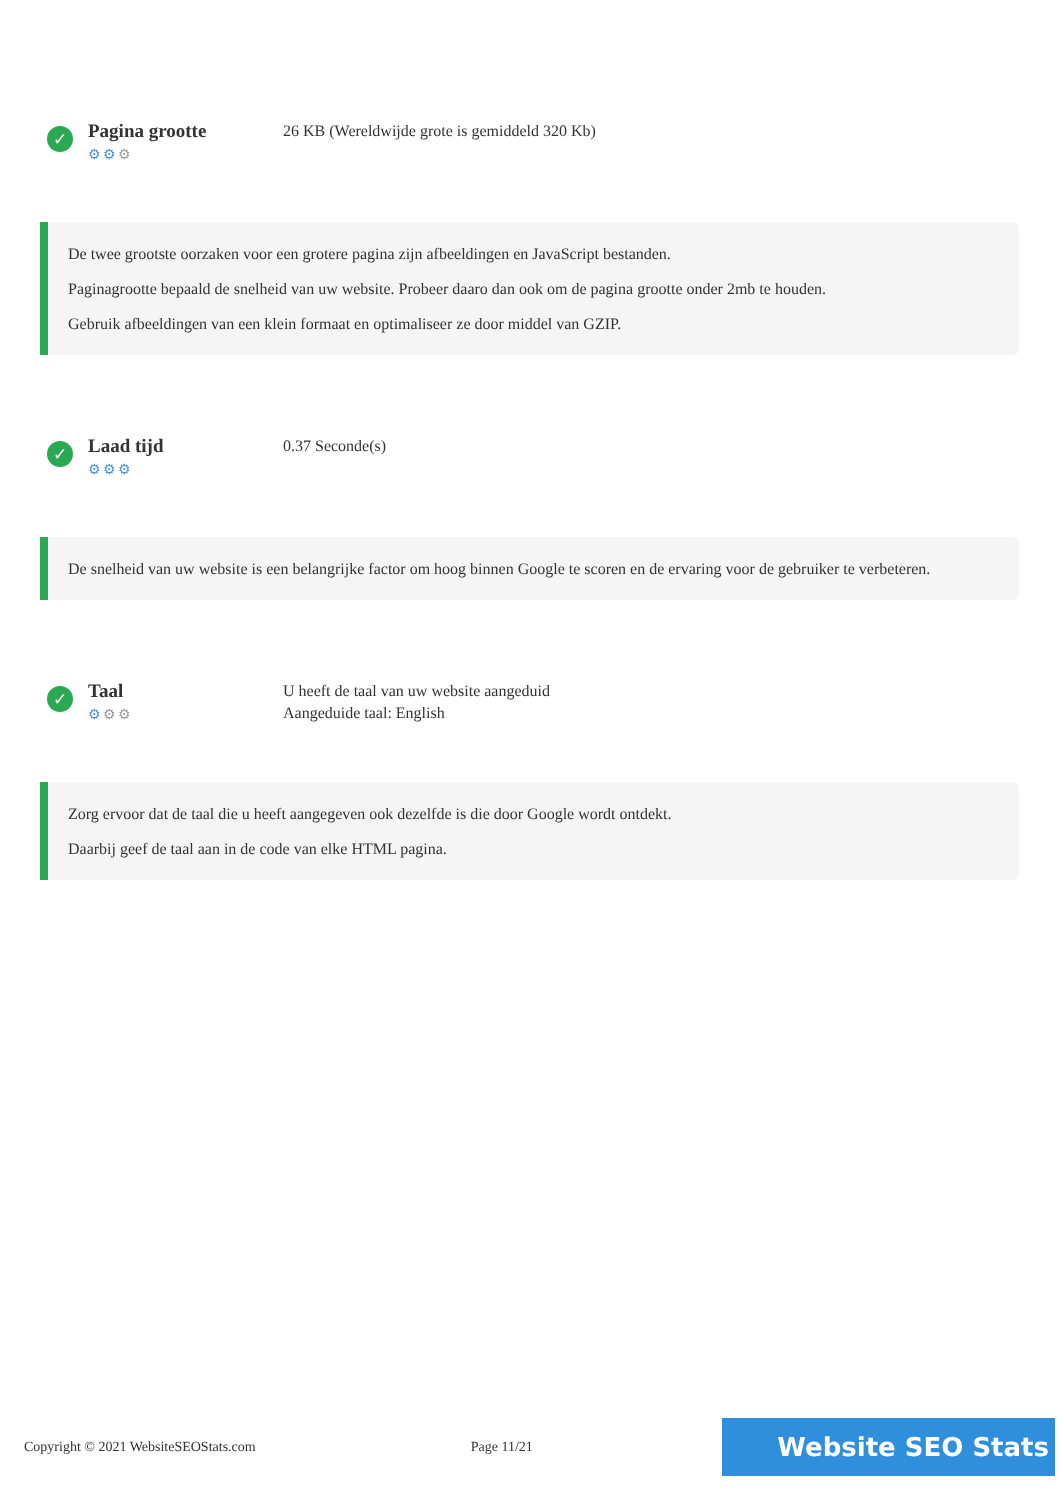✓
Pagina grootte
⚙⚙⚙
26 KB (Wereldwijde grote is gemiddeld 320 Kb)
De twee grootste oorzaken voor een grotere pagina zijn afbeeldingen en JavaScript bestanden.
Paginagrootte bepaald de snelheid van uw website. Probeer daaro dan ook om de pagina grootte onder 2mb te houden.
Gebruik afbeeldingen van een klein formaat en optimaliseer ze door middel van GZIP.
✓
Laad tijd
⚙⚙⚙
0.37 Seconde(s)
De snelheid van uw website is een belangrijke factor om hoog binnen Google te scoren en de ervaring voor de gebruiker te verbeteren.
✓
Taal
⚙⚙⚙
U heeft de taal van uw website aangeduid
Aangeduide taal: English
Zorg ervoor dat de taal die u heeft aangegeven ook dezelfde is die door Google wordt ontdekt.
Daarbij geef de taal aan in de code van elke HTML pagina.
Copyright © 2021 WebsiteSEOStats.com Page 11/21 Website SEO Stats